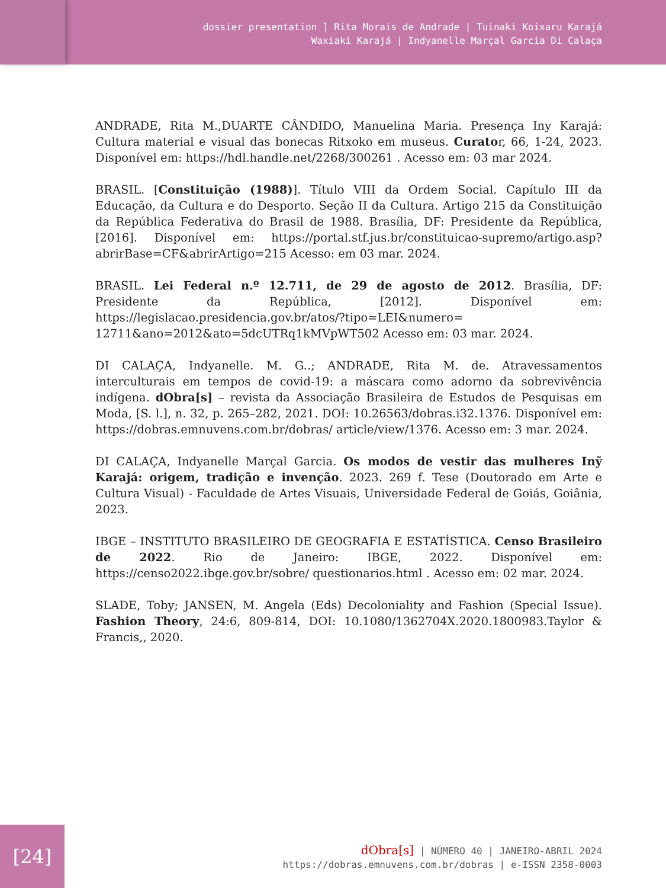dossier presentation ] Rita Morais de Andrade | Tuinaki Koixaru Karajá
Waxiaki Karajá | Indyanelle Marçal Garcia Di Calaça
ANDRADE, Rita M.,DUARTE CÂNDIDO, Manuelina Maria. Presença Iny Karajá: Cultura material e visual das bonecas Ritxoko em museus. Curator, 66, 1-24, 2023. Disponível em: https://hdl.handle.net/2268/300261 . Acesso em: 03 mar 2024.
BRASIL. [Constituição (1988)]. Título VIII da Ordem Social. Capítulo III da Educação, da Cultura e do Desporto. Seção II da Cultura. Artigo 215 da Constituição da República Federativa do Brasil de 1988. Brasília, DF: Presidente da República, [2016]. Disponível em: https://portal.stf.jus.br/constituicao-supremo/artigo.asp?abrirBase=CF&abrirArtigo=215 Acesso: em 03 mar. 2024.
BRASIL. Lei Federal n.º 12.711, de 29 de agosto de 2012. Brasília, DF: Presidente da República, [2012]. Disponível em: https://legislacao.presidencia.gov.br/atos/?tipo=LEI&numero= 12711&ano=2012&ato=5dcUTRq1kMVpWT502 Acesso em: 03 mar. 2024.
DI CALAÇA, Indyanelle. M. G..; ANDRADE, Rita M. de. Atravessamentos interculturais em tempos de covid-19: a máscara como adorno da sobrevivência indígena. dObra[s] – revista da Associação Brasileira de Estudos de Pesquisas em Moda, [S. l.], n. 32, p. 265–282, 2021. DOI: 10.26563/dobras.i32.1376. Disponível em: https://dobras.emnuvens.com.br/dobras/ article/view/1376. Acesso em: 3 mar. 2024.
DI CALAÇA, Indyanelle Marçal Garcia. Os modos de vestir das mulheres Inỹ Karajá: origem, tradição e invenção. 2023. 269 f. Tese (Doutorado em Arte e Cultura Visual) - Faculdade de Artes Visuais, Universidade Federal de Goiás, Goiânia, 2023.
IBGE – INSTITUTO BRASILEIRO DE GEOGRAFIA E ESTATÍSTICA. Censo Brasileiro de 2022. Rio de Janeiro: IBGE, 2022. Disponível em: https://censo2022.ibge.gov.br/sobre/ questionarios.html . Acesso em: 02 mar. 2024.
SLADE, Toby; JANSEN, M. Angela (Eds) Decoloniality and Fashion (Special Issue). Fashion Theory, 24:6, 809-814, DOI: 10.1080/1362704X.2020.1800983.Taylor & Francis,, 2020.
[24]
dObra[s] | NÚMERO 40 | JANEIRO-ABRIL 2024
https://dobras.emnuvens.com.br/dobras | e-ISSN 2358-0003